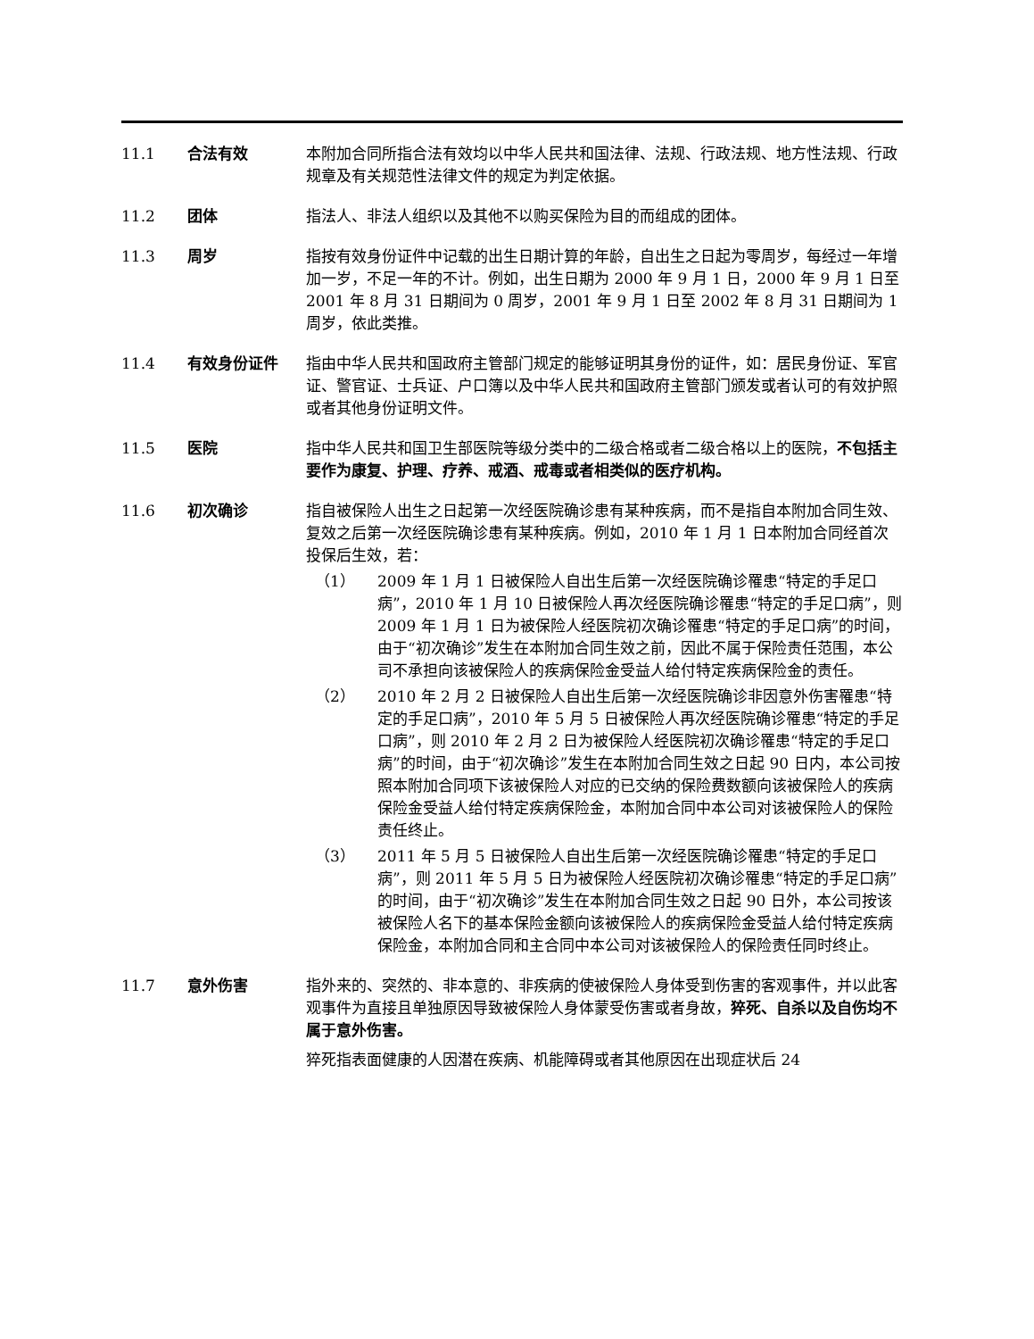11.1 合法有效 本附加合同所指合法有效均以中华人民共和国法律、法规、行政法规、地方性法规、行政规章及有关规范性法律文件的规定为判定依据。
11.2 团体 指法人、非法人组织以及其他不以购买保险为目的而组成的团体。
11.3 周岁 指按有效身份证件中记载的出生日期计算的年龄，自出生之日起为零周岁，每经过一年增加一岁，不足一年的不计。例如，出生日期为 2000 年 9 月 1 日，2000 年 9 月 1 日至 2001 年 8 月 31 日期间为 0 周岁，2001 年 9 月 1 日至 2002 年 8 月 31 日期间为 1 周岁，依此类推。
11.4 有效身份证件 指由中华人民共和国政府主管部门规定的能够证明其身份的证件，如：居民身份证、军官证、警官证、士兵证、户口簿以及中华人民共和国政府主管部门颁发或者认可的有效护照或者其他身份证明文件。
11.5 医院 指中华人民共和国卫生部医院等级分类中的二级合格或者二级合格以上的医院，不包括主要作为康复、护理、疗养、戒酒、戒毒或者相类似的医疗机构。
11.6 初次确诊 指自被保险人出生之日起第一次经医院确诊患有某种疾病，而不是指自本附加合同生效、复效之后第一次经医院确诊患有某种疾病。例如，2010 年 1 月 1 日本附加合同经首次投保后生效，若：
（1） 2009 年 1 月 1 日被保险人自出生后第一次经医院确诊罹患“特定的手足口病”，2010 年 1 月 10 日被保险人再次经医院确诊罹患“特定的手足口病”，则 2009 年 1 月 1 日为被保险人经医院初次确诊罹患“特定的手足口病”的时间，由于“初次确诊”发生在本附加合同生效之前，因此不属于保险责任范围，本公司不承担向该被保险人的疾病保险金受益人给付特定疾病保险金的责任。
（2） 2010 年 2 月 2 日被保险人自出生后第一次经医院确诊非因意外伤害罹患“特定的手足口病”，2010 年 5 月 5 日被保险人再次经医院确诊罹患“特定的手足口病”，则 2010 年 2 月 2 日为被保险人经医院初次确诊罹患“特定的手足口病”的时间，由于“初次确诊”发生在本附加合同生效之日起 90 日内，本公司按照本附加合同项下该被保险人对应的已交纳的保险费数额向该被保险人的疾病保险金受益人给付特定疾病保险金，本附加合同中本公司对该被保险人的保险责任终止。
（3） 2011 年 5 月 5 日被保险人自出生后第一次经医院确诊罹患“特定的手足口病”，则 2011 年 5 月 5 日为被保险人经医院初次确诊罹患“特定的手足口病”的时间，由于“初次确诊”发生在本附加合同生效之日起 90 日外，本公司按该被保险人名下的基本保险金额向该被保险人的疾病保险金受益人给付特定疾病保险金，本附加合同和主合同中本公司对该被保险人的保险责任同时终止。
11.7 意外伤害 指外来的、突然的、非本意的、非疾病的使被保险人身体受到伤害的客观事件，并以此客观事件为直接且单独原因导致被保险人身体蒙受伤害或者身故，猝死、自杀以及自伤均不属于意外伤害。
猝死指表面健康的人因潜在疾病、机能障碍或者其他原因在出现症状后 24